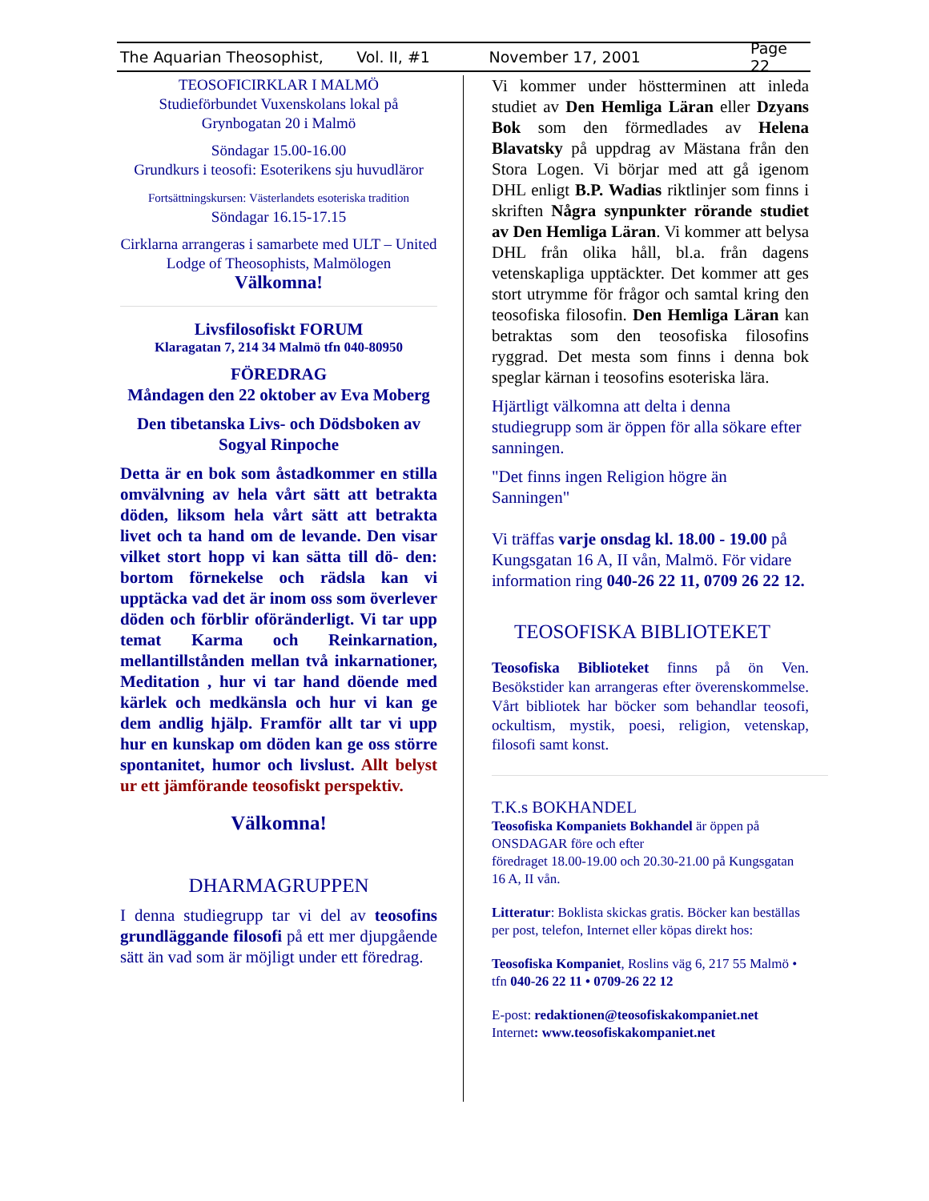The Aquarian Theosophist, Vol. II, #1 November 17, 2001 Page 22
TEOSOFICIRKLAR I MALMÖ
Studieförbundet Vuxenskolans lokal på Grynbogatan 20 i Malmö
Söndagar 15.00-16.00
Grundkurs i teosofi: Esoterikens sju huvudläror
Fortsättningskursen: Västerlandets esoteriska tradition
Söndagar 16.15-17.15
Cirklarna arrangeras i samarbete med ULT – United Lodge of Theosophists, Malmölogen
Välkomna!
Livsfilosofiskt FORUM
Klaragatan 7, 214 34 Malmö tfn 040-80950
FÖREDRAG
Måndagen den 22 oktober av Eva Moberg
Den tibetanska Livs- och Dödsboken av Sogyal Rinpoche
Detta är en bok som åstadkommer en stilla omvälvning av hela vårt sätt att betrakta döden, liksom hela vårt sätt att betrakta livet och ta hand om de levande. Den visar vilket stort hopp vi kan sätta till dö- den: bortom förnekelse och rädsla kan vi upptäcka vad det är inom oss som överlever döden och förblir oföränderligt. Vi tar upp temat Karma och Reinkarnation, mellantillstånden mellan två inkarnationer, Meditation , hur vi tar hand döende med kärlek och medkänsla och hur vi kan ge dem andlig hjälp. Framför allt tar vi upp hur en kunskap om döden kan ge oss större spontanitet, humor och livslust. Allt belyst ur ett jämförande teosofiskt perspektiv.
Välkomna!
DHARMAGRUPPEN
I denna studiegrupp tar vi del av teosofins grundläggande filosofi på ett mer djupgående sätt än vad som är möjligt under ett föredrag.
Vi kommer under höstterminen att inleda studiet av Den Hemliga Läran eller Dzyans Bok som den förmedlades av Helena Blavatsky på uppdrag av Mästana från den Stora Logen. Vi börjar med att gå igenom DHL enligt B.P. Wadias riktlinjer som finns i skriften Några synpunkter rörande studiet av Den Hemliga Läran. Vi kommer att belysa DHL från olika håll, bl.a. från dagens vetenskapliga upptäckter. Det kommer att ges stort utrymme för frågor och samtal kring den teosofiska filosofin. Den Hemliga Läran kan betraktas som den teosofiska filosofins ryggrad. Det mesta som finns i denna bok speglar kärnan i teosofins esoteriska lära.
Hjärtligt välkomna att delta i denna studiegrupp som är öppen för alla sökare efter sanningen.
"Det finns ingen Religion högre än Sanningen"
Vi träffas varje onsdag kl. 18.00 - 19.00 på Kungsgatan 16 A, II vån, Malmö. För vidare information ring 040-26 22 11, 0709 26 22 12.
TEOSOFISKA BIBLIOTEKET
Teosofiska Biblioteket finns på ön Ven. Besökstider kan arrangeras efter överenskommelse. Vårt bibliotek har böcker som behandlar teosofi, ockultism, mystik, poesi, religion, vetenskap, filosofi samt konst.
T.K.s BOKHANDEL
Teosofiska Kompaniets Bokhandel är öppen på ONSDAGAR före och efter
föredraget 18.00-19.00 och 20.30-21.00 på Kungsgatan 16 A, II vån.
Litteratur: Boklista skickas gratis. Böcker kan beställas per post, telefon, Internet eller köpas direkt hos:
Teosofiska Kompaniet, Roslins väg 6, 217 55 Malmö • tfn 040-26 22 11 • 0709-26 22 12
E-post: redaktionen@teosofiskakompaniet.net
Internet: www.teosofiskakompaniet.net